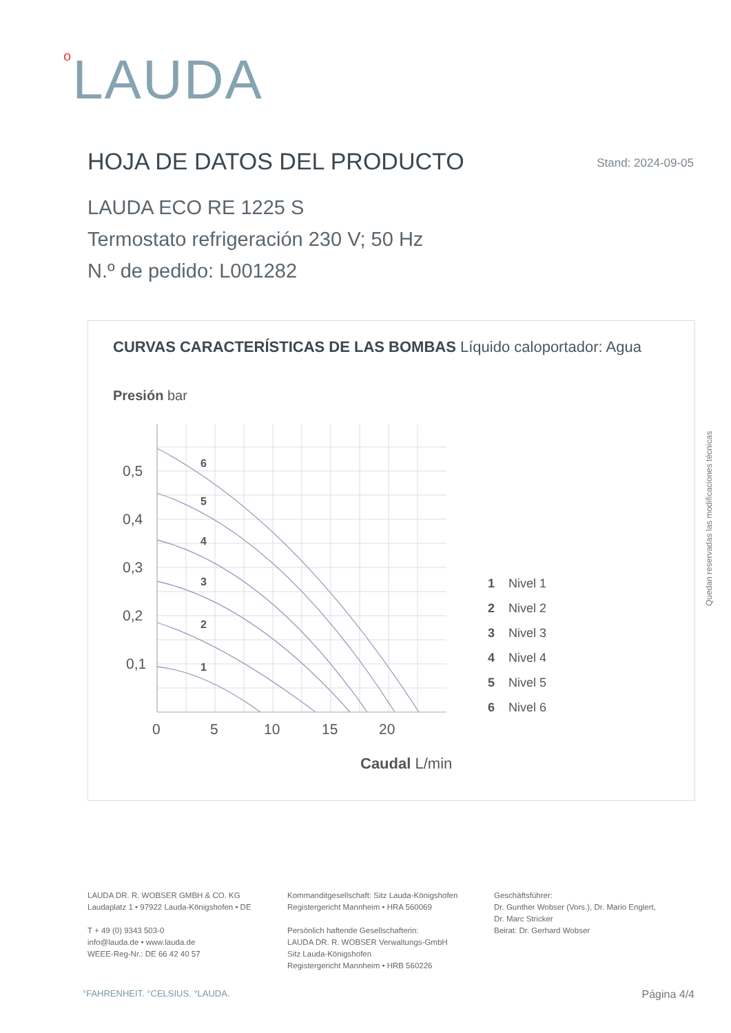o LAUDA
HOJA DE DATOS DEL PRODUCTO Stand: 2024-09-05
LAUDA ECO RE 1225 S
Termostato refrigeración 230 V; 50 Hz
N.º de pedido: L001282
CURVAS CARACTERÍSTICAS DE LAS BOMBAS Líquido caloportador: Agua
Presión bar
6
5
4
3
2
1
0,5
0,4
0,3
0,2
0,1
0
5
10
15
20
Caudal L/min
1
Nivel 1
2
Nivel 2
3
Nivel 3
4
Nivel 4
5
Nivel 5
6
Nivel 6
Quedan reservadas las modificaciones técnicas
LAUDA DR. R. WOBSER GMBH & CO. KG
Laudaplatz 1 • 97922 Lauda-Königshofen • DE
T + 49 (0) 9343 503-0
info@lauda.de • www.lauda.de
WEEE-Reg-Nr.: DE 66 42 40 57
Kommanditgesellschaft: Sitz Lauda-Königshofen
Registergericht Mannheim • HRA 560069
Persönlich haftende Gesellschafterin:
LAUDA DR. R. WOBSER Verwaltungs-GmbH
Sitz Lauda-Königshofen
Registergericht Mannheim • HRB 560226
Geschäftsführer:
Dr. Gunther Wobser (Vors.), Dr. Mario Englert,
Dr. Marc Stricker
Beirat: Dr. Gerhard Wobser
°FAHRENHEIT. °CELSIUS. °LAUDA. Página 4/4